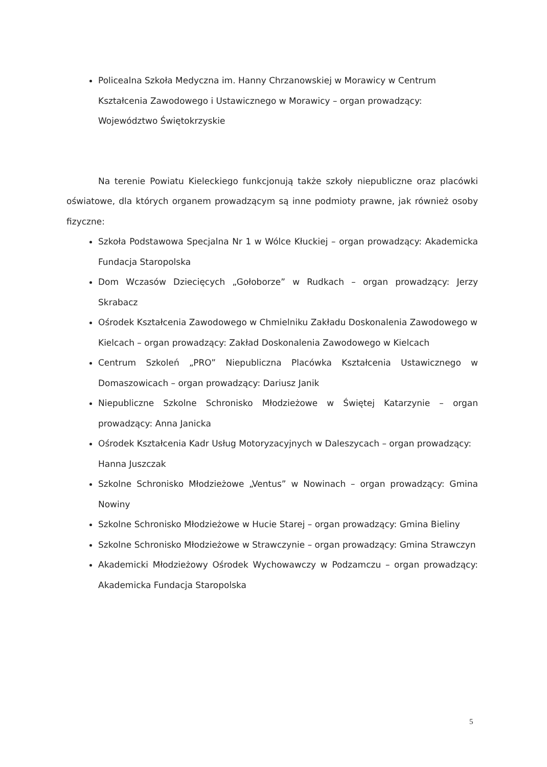Policealna Szkoła Medyczna im. Hanny Chrzanowskiej w Morawicy w Centrum Kształcenia Zawodowego i Ustawicznego w Morawicy – organ prowadzący: Województwo Świętokrzyskie
Na terenie Powiatu Kieleckiego funkcjonują także szkoły niepubliczne oraz placówki oświatowe, dla których organem prowadzącym są inne podmioty prawne, jak również osoby fizyczne:
Szkoła Podstawowa Specjalna Nr 1 w Wólce Kłuckiej – organ prowadzący: Akademicka Fundacja Staropolska
Dom Wczasów Dziecięcych „Gołoborze” w Rudkach – organ prowadzący: Jerzy Skrabacz
Ośrodek Kształcenia Zawodowego w Chmielniku Zakładu Doskonalenia Zawodowego w Kielcach – organ prowadzący: Zakład Doskonalenia Zawodowego w Kielcach
Centrum Szkoleń „PRO” Niepubliczna Placówka Kształcenia Ustawicznego w Domaszowicach – organ prowadzący: Dariusz Janik
Niepubliczne Szkolne Schronisko Młodzieżowe w Świętej Katarzynie – organ prowadzący: Anna Janicka
Ośrodek Kształcenia Kadr Usług Motoryzacyjnych w Daleszycach – organ prowadzący: Hanna Juszczak
Szkolne Schronisko Młodzieżowe „Ventus” w Nowinach – organ prowadzący: Gmina Nowiny
Szkolne Schronisko Młodzieżowe w Hucie Starej – organ prowadzący: Gmina Bieliny
Szkolne Schronisko Młodzieżowe w Strawczynie – organ prowadzący: Gmina Strawczyn
Akademicki Młodzieżowy Ośrodek Wychowawczy w Podzamczu – organ prowadzący: Akademicka Fundacja Staropolska
5